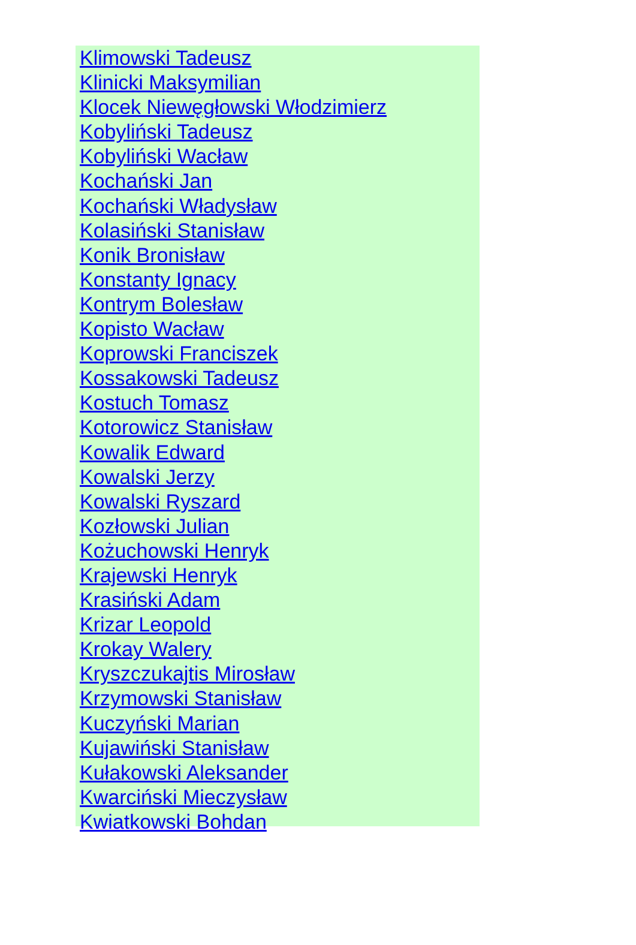Klimowski Tadeusz
Klinicki Maksymilian
Klocek Niewęgłowski Włodzimierz
Kobyliński Tadeusz
Kobyliński Wacław
Kochański Jan
Kochański Władysław
Kolasiński Stanisław
Konik Bronisław
Konstanty Ignacy
Kontrym Bolesław
Kopisto Wacław
Koprowski Franciszek
Kossakowski Tadeusz
Kostuch Tomasz
Kotorowicz Stanisław
Kowalik Edward
Kowalski Jerzy
Kowalski Ryszard
Kozłowski Julian
Kożuchowski Henryk
Krajewski Henryk
Krasiński Adam
Krizar Leopold
Krokay Walery
Kryszczukajtis Mirosław
Krzymowski Stanisław
Kuczyński Marian
Kujawiński Stanisław
Kułakowski Aleksander
Kwarciński Mieczysław
Kwiatkowski Bohdan